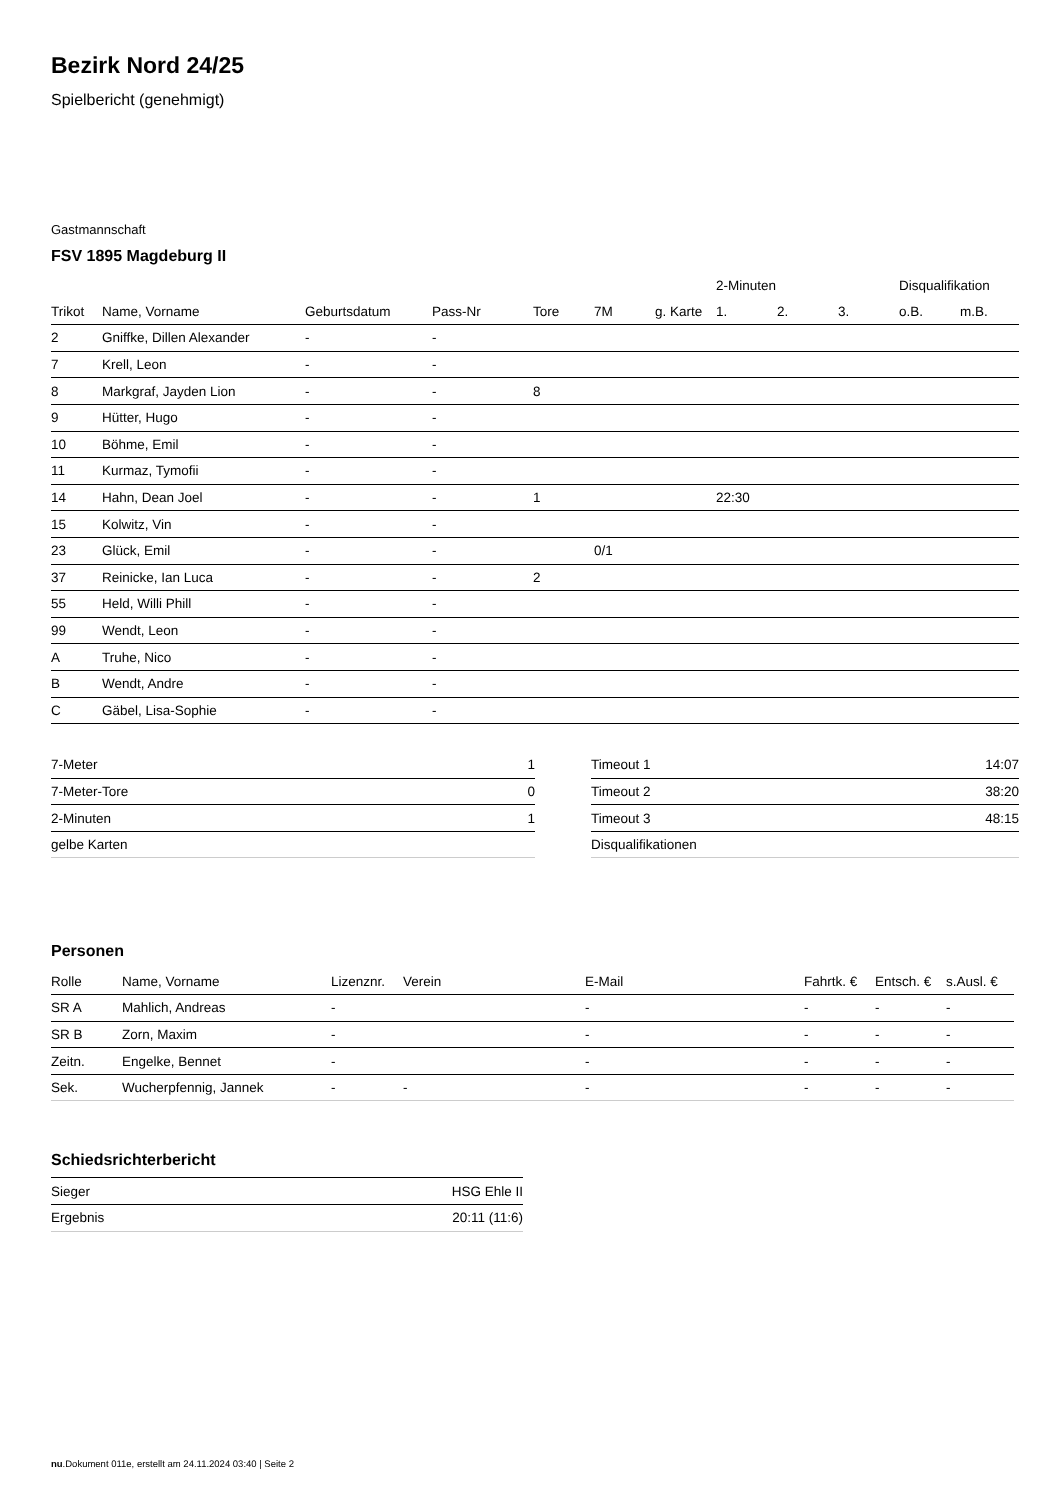Bezirk Nord 24/25
Spielbericht (genehmigt)
Gastmannschaft
FSV 1895 Magdeburg II
| | | | | | | | 2-Minuten | | | Disqualifikation | |
| --- | --- | --- | --- | --- | --- | --- | --- | --- | --- | --- | --- |
| Trikot | Name, Vorname | Geburtsdatum | Pass-Nr | Tore | 7M | g. Karte | 1. | 2. | 3. | o.B. | m.B. |
| 2 | Gniffke, Dillen Alexander | - | - | | | | | | | | |
| 7 | Krell, Leon | - | - | | | | | | | | |
| 8 | Markgraf, Jayden Lion | - | - | 8 | | | | | | | |
| 9 | Hütter, Hugo | - | - | | | | | | | | |
| 10 | Böhme, Emil | - | - | | | | | | | | |
| 11 | Kurmaz, Tymofii | - | - | | | | | | | | |
| 14 | Hahn, Dean Joel | - | - | 1 | | | 22:30 | | | | |
| 15 | Kolwitz, Vin | - | - | | | | | | | | |
| 23 | Glück, Emil | - | - | | 0/1 | | | | | | |
| 37 | Reinicke, Ian Luca | - | - | 2 | | | | | | | |
| 55 | Held, Willi Phill | - | - | | | | | | | | |
| 99 | Wendt, Leon | - | - | | | | | | | | |
| A | Truhe, Nico | - | - | | | | | | | | |
| B | Wendt, Andre | - | - | | | | | | | | |
| C | Gäbel, Lisa-Sophie | - | - | | | | | | | | |
| 7-Meter | 1 |
| 7-Meter-Tore | 0 |
| 2-Minuten | 1 |
| gelbe Karten | |
| Timeout 1 | 14:07 |
| Timeout 2 | 38:20 |
| Timeout 3 | 48:15 |
| Disqualifikationen | |
Personen
| Rolle | Name, Vorname | Lizenznr. | Verein | E-Mail | Fahrtk. € | Entsch. € | s.Ausl. € |
| --- | --- | --- | --- | --- | --- | --- | --- |
| SR A | Mahlich, Andreas | - | | - | - | - | - |
| SR B | Zorn, Maxim | - | | - | - | - | - |
| Zeitn. | Engelke, Bennet | - | | - | - | - | - |
| Sek. | Wucherpfennig, Jannek | - | - | - | - | - | - |
Schiedsrichterbericht
| Sieger | HSG Ehle II |
| Ergebnis | 20:11 (11:6) |
nu.Dokument 011e, erstellt am 24.11.2024 03:40 | Seite 2